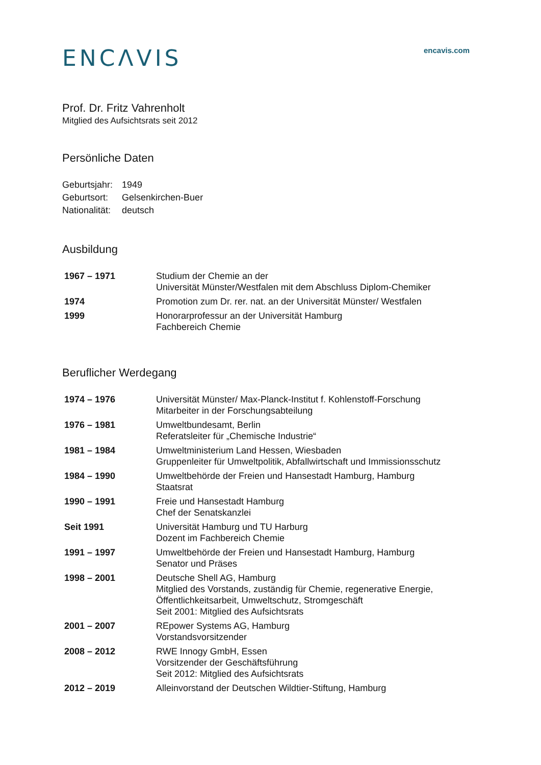ENCΛVIS
encavis.com
Prof. Dr. Fritz Vahrenholt
Mitglied des Aufsichtsrats seit 2012
Persönliche Daten
| Geburtsjahr: | 1949 |
| Geburtsort: | Gelsenkirchen-Buer |
| Nationalität: | deutsch |
Ausbildung
| 1967 – 1971 | Studium der Chemie an der Universität Münster/Westfalen mit dem Abschluss Diplom-Chemiker |
| 1974 | Promotion zum Dr. rer. nat. an der Universität Münster/ Westfalen |
| 1999 | Honorarprofessur an der Universität Hamburg Fachbereich Chemie |
Beruflicher Werdegang
| 1974 – 1976 | Universität Münster/ Max-Planck-Institut f. Kohlenstoff-Forschung Mitarbeiter in der Forschungsabteilung |
| 1976 – 1981 | Umweltbundesamt, Berlin Referatsleiter für „Chemische Industrie“ |
| 1981 – 1984 | Umweltministerium Land Hessen, Wiesbaden Gruppenleiter für Umweltpolitik, Abfallwirtschaft und Immissionsschutz |
| 1984 – 1990 | Umweltbehörde der Freien und Hansestadt Hamburg, Hamburg Staatsrat |
| 1990 – 1991 | Freie und Hansestadt Hamburg Chef der Senatskanzlei |
| Seit 1991 | Universität Hamburg und TU Harburg Dozent im Fachbereich Chemie |
| 1991 – 1997 | Umweltbehörde der Freien und Hansestadt Hamburg, Hamburg Senator und Präses |
| 1998 – 2001 | Deutsche Shell AG, Hamburg Mitglied des Vorstands, zuständig für Chemie, regenerative Energie, Öffentlichkeitsarbeit, Umweltschutz, Stromgeschäft Seit 2001: Mitglied des Aufsichtsrats |
| 2001 – 2007 | REpower Systems AG, Hamburg Vorstandsvorsitzender |
| 2008 – 2012 | RWE Innogy GmbH, Essen Vorsitzender der Geschäftsführung Seit 2012: Mitglied des Aufsichtsrats |
| 2012 – 2019 | Alleinvorstand der Deutschen Wildtier-Stiftung, Hamburg |